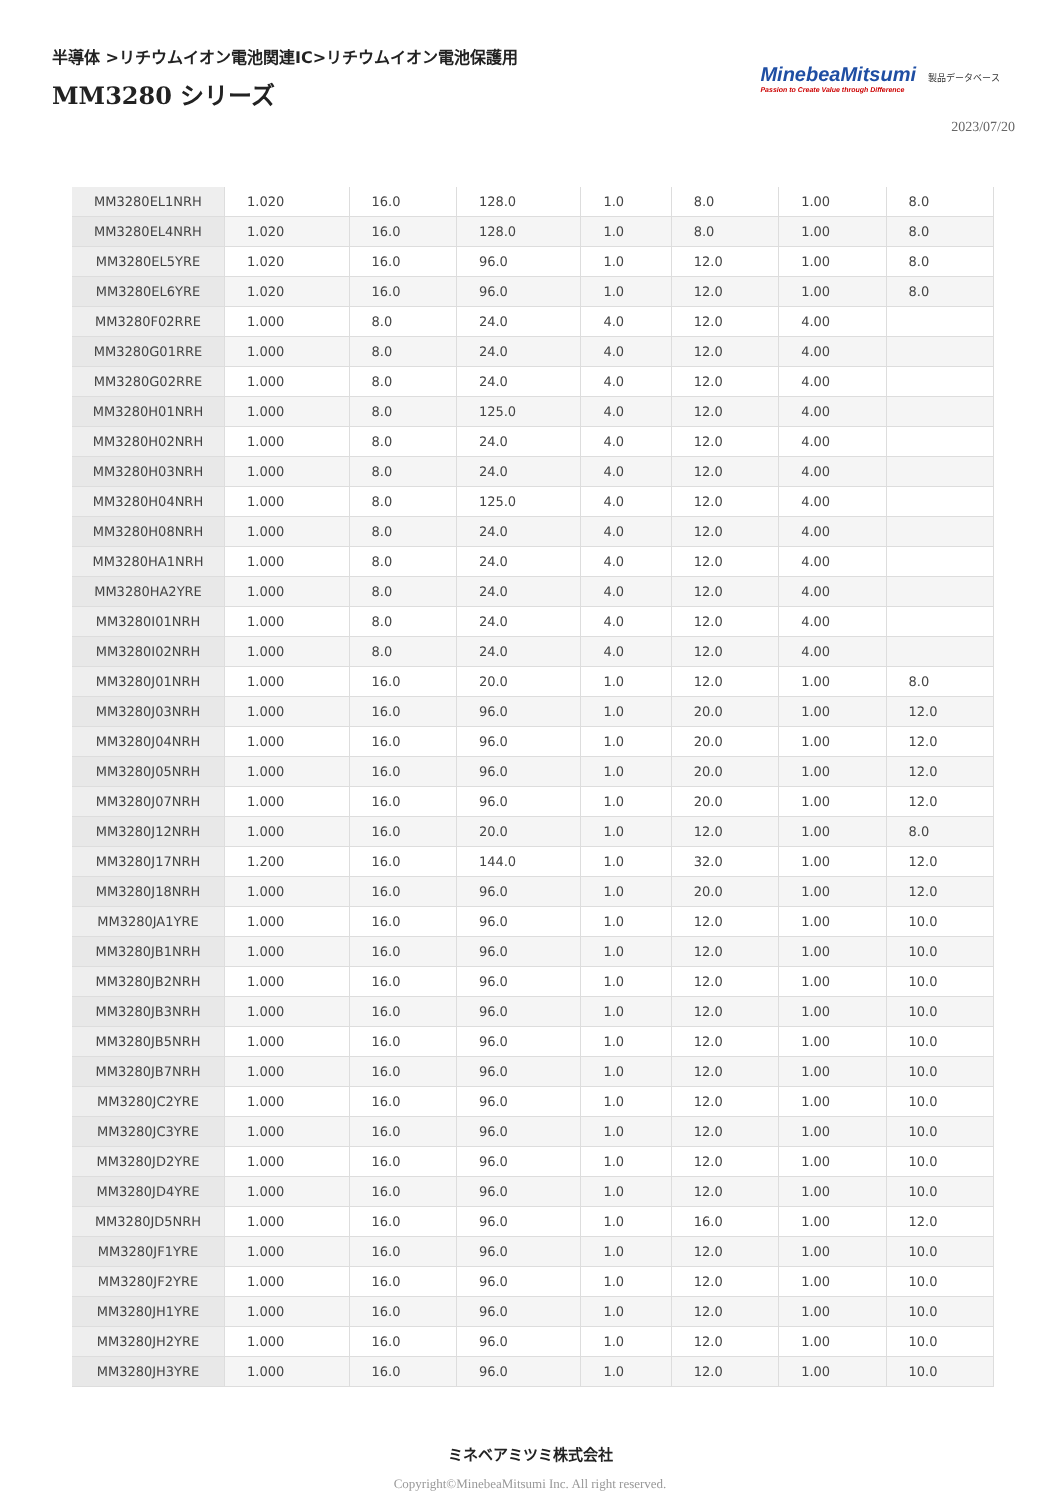半導体 >リチウムイオン電池関連IC>リチウムイオン電池保護用
MM3280 シリーズ
MinebeaMitsumi
Passion to Create Value through Difference
製品データベース
2023/07/20
| MM3280EL1NRH | 1.020 | 16.0 | 128.0 | 1.0 | 8.0 | 1.00 | 8.0 |
| MM3280EL4NRH | 1.020 | 16.0 | 128.0 | 1.0 | 8.0 | 1.00 | 8.0 |
| MM3280EL5YRE | 1.020 | 16.0 | 96.0 | 1.0 | 12.0 | 1.00 | 8.0 |
| MM3280EL6YRE | 1.020 | 16.0 | 96.0 | 1.0 | 12.0 | 1.00 | 8.0 |
| MM3280F02RRE | 1.000 | 8.0 | 24.0 | 4.0 | 12.0 | 4.00 | |
| MM3280G01RRE | 1.000 | 8.0 | 24.0 | 4.0 | 12.0 | 4.00 | |
| MM3280G02RRE | 1.000 | 8.0 | 24.0 | 4.0 | 12.0 | 4.00 | |
| MM3280H01NRH | 1.000 | 8.0 | 125.0 | 4.0 | 12.0 | 4.00 | |
| MM3280H02NRH | 1.000 | 8.0 | 24.0 | 4.0 | 12.0 | 4.00 | |
| MM3280H03NRH | 1.000 | 8.0 | 24.0 | 4.0 | 12.0 | 4.00 | |
| MM3280H04NRH | 1.000 | 8.0 | 125.0 | 4.0 | 12.0 | 4.00 | |
| MM3280H08NRH | 1.000 | 8.0 | 24.0 | 4.0 | 12.0 | 4.00 | |
| MM3280HA1NRH | 1.000 | 8.0 | 24.0 | 4.0 | 12.0 | 4.00 | |
| MM3280HA2YRE | 1.000 | 8.0 | 24.0 | 4.0 | 12.0 | 4.00 | |
| MM3280I01NRH | 1.000 | 8.0 | 24.0 | 4.0 | 12.0 | 4.00 | |
| MM3280I02NRH | 1.000 | 8.0 | 24.0 | 4.0 | 12.0 | 4.00 | |
| MM3280J01NRH | 1.000 | 16.0 | 20.0 | 1.0 | 12.0 | 1.00 | 8.0 |
| MM3280J03NRH | 1.000 | 16.0 | 96.0 | 1.0 | 20.0 | 1.00 | 12.0 |
| MM3280J04NRH | 1.000 | 16.0 | 96.0 | 1.0 | 20.0 | 1.00 | 12.0 |
| MM3280J05NRH | 1.000 | 16.0 | 96.0 | 1.0 | 20.0 | 1.00 | 12.0 |
| MM3280J07NRH | 1.000 | 16.0 | 96.0 | 1.0 | 20.0 | 1.00 | 12.0 |
| MM3280J12NRH | 1.000 | 16.0 | 20.0 | 1.0 | 12.0 | 1.00 | 8.0 |
| MM3280J17NRH | 1.200 | 16.0 | 144.0 | 1.0 | 32.0 | 1.00 | 12.0 |
| MM3280J18NRH | 1.000 | 16.0 | 96.0 | 1.0 | 20.0 | 1.00 | 12.0 |
| MM3280JA1YRE | 1.000 | 16.0 | 96.0 | 1.0 | 12.0 | 1.00 | 10.0 |
| MM3280JB1NRH | 1.000 | 16.0 | 96.0 | 1.0 | 12.0 | 1.00 | 10.0 |
| MM3280JB2NRH | 1.000 | 16.0 | 96.0 | 1.0 | 12.0 | 1.00 | 10.0 |
| MM3280JB3NRH | 1.000 | 16.0 | 96.0 | 1.0 | 12.0 | 1.00 | 10.0 |
| MM3280JB5NRH | 1.000 | 16.0 | 96.0 | 1.0 | 12.0 | 1.00 | 10.0 |
| MM3280JB7NRH | 1.000 | 16.0 | 96.0 | 1.0 | 12.0 | 1.00 | 10.0 |
| MM3280JC2YRE | 1.000 | 16.0 | 96.0 | 1.0 | 12.0 | 1.00 | 10.0 |
| MM3280JC3YRE | 1.000 | 16.0 | 96.0 | 1.0 | 12.0 | 1.00 | 10.0 |
| MM3280JD2YRE | 1.000 | 16.0 | 96.0 | 1.0 | 12.0 | 1.00 | 10.0 |
| MM3280JD4YRE | 1.000 | 16.0 | 96.0 | 1.0 | 12.0 | 1.00 | 10.0 |
| MM3280JD5NRH | 1.000 | 16.0 | 96.0 | 1.0 | 16.0 | 1.00 | 12.0 |
| MM3280JF1YRE | 1.000 | 16.0 | 96.0 | 1.0 | 12.0 | 1.00 | 10.0 |
| MM3280JF2YRE | 1.000 | 16.0 | 96.0 | 1.0 | 12.0 | 1.00 | 10.0 |
| MM3280JH1YRE | 1.000 | 16.0 | 96.0 | 1.0 | 12.0 | 1.00 | 10.0 |
| MM3280JH2YRE | 1.000 | 16.0 | 96.0 | 1.0 | 12.0 | 1.00 | 10.0 |
| MM3280JH3YRE | 1.000 | 16.0 | 96.0 | 1.0 | 12.0 | 1.00 | 10.0 |
ミネベアミツミ株式会社
Copyright©MinebeaMitsumi Inc. All right reserved.